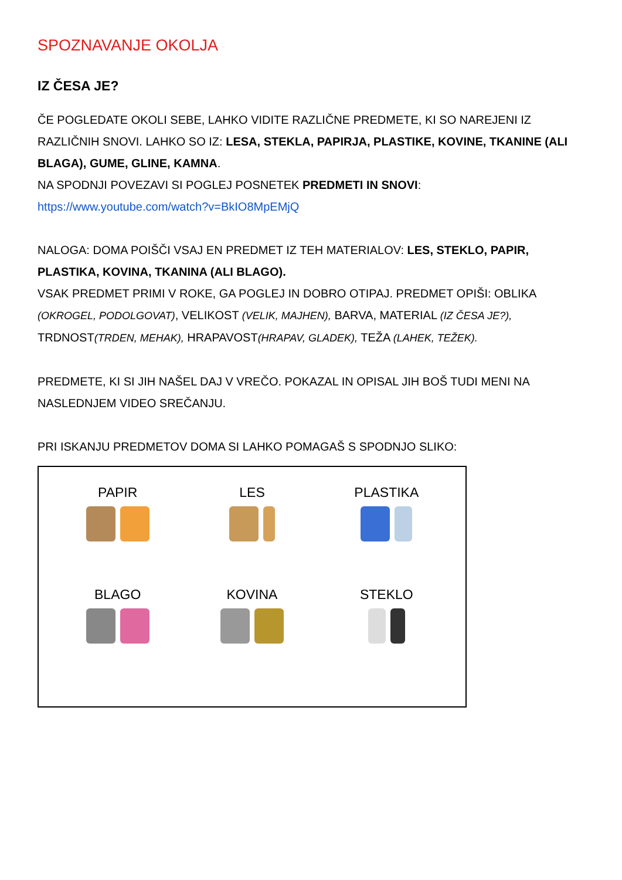SPOZNAVANJE OKOLJA
IZ ČESA JE?
ČE POGLEDATE OKOLI SEBE, LAHKO VIDITE RAZLIČNE PREDMETE, KI SO NAREJENI IZ RAZLIČNIH SNOVI. LAHKO SO IZ: LESA, STEKLA, PAPIRJA, PLASTIKE, KOVINE, TKANINE (ALI BLAGA), GUME, GLINE, KAMNA.
NA SPODNJI POVEZAVI SI POGLEJ POSNETEK PREDMETI IN SNOVI:
https://www.youtube.com/watch?v=BkIO8MpEMjQ
NALOGA: DOMA POIŠČI VSAJ EN PREDMET IZ TEH MATERIALOV: LES, STEKLO, PAPIR, PLASTIKA, KOVINA, TKANINA (ALI BLAGO).
VSAK PREDMET PRIMI V ROKE, GA POGLEJ IN DOBRO OTIPAJ. PREDMET OPIŠI: OBLIKA (OKROGEL, PODOLGOVAT), VELIKOST (VELIK, MAJHEN), BARVA, MATERIAL (IZ ČESA JE?), TRDNOST(TRDEN, MEHAK), HRAPAVOST(HRAPAV, GLADEK), TEŽA (LAHEK, TEŽEK).
PREDMETE, KI SI JIH NAŠEL DAJ V VREČO. POKAZAL IN OPISAL JIH BOŠ TUDI MENI NA NASLEDNJEM VIDEO SREČANJU.
PRI ISKANJU PREDMETOV DOMA SI LAHKO POMAGAŠ S SPODNJO SLIKO:
PAPIR
LES
PLASTIKA
BLAGO
KOVINA
STEKLO